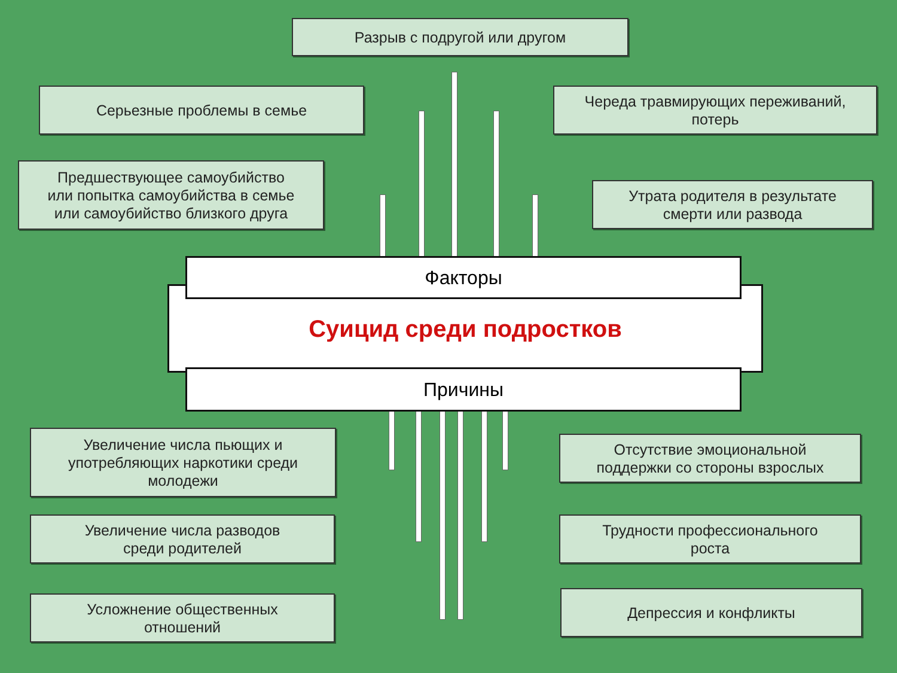Разрыв с подругой или другом
Серьезные проблемы в семье
Череда травмирующих переживаний,
потерь
Предшествующее самоубийство
или попытка самоубийства в семье
или самоубийство близкого друга
Утрата родителя в результате
смерти или развода
Суицид среди подростков
Факторы
Причины
Увеличение числа пьющих и
употребляющих наркотики среди
молодежи
Отсутствие эмоциональной
поддержки со стороны взрослых
Увеличение числа разводов
среди родителей
Трудности профессионального
роста
Усложнение общественных
отношений
Депрессия и конфликты